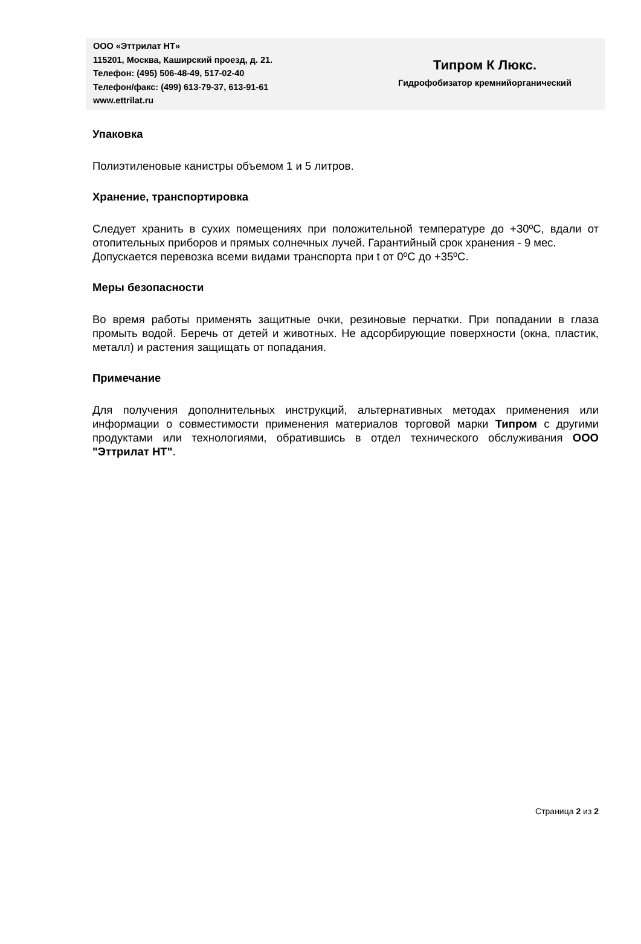ООО «Эттрилат НТ»
115201, Москва, Каширский проезд, д. 21.
Телефон: (495) 506-48-49, 517-02-40
Телефон/факс: (499) 613-79-37, 613-91-61
www.ettrilat.ru
Типром К Люкс.
Гидрофобизатор кремнийорганический
Упаковка
Полиэтиленовые канистры объемом 1 и 5 литров.
Хранение, транспортировка
Следует хранить в сухих помещениях при положительной температуре до +30ºС, вдали от отопительных приборов и прямых солнечных лучей. Гарантийный срок хранения - 9 мес.
Допускается перевозка всеми видами транспорта при t от 0ºС до +35ºС.
Меры безопасности
Во время работы применять защитные очки, резиновые перчатки. При попадании в глаза промыть водой. Беречь от детей и животных. Не адсорбирующие поверхности (окна, пластик, металл) и растения защищать от попадания.
Примечание
Для получения дополнительных инструкций, альтернативных методах применения или информации о совместимости применения материалов торговой марки Типром с другими продуктами или технологиями, обратившись в отдел технического обслуживания ООО "Эттрилат НТ".
Страница 2 из 2